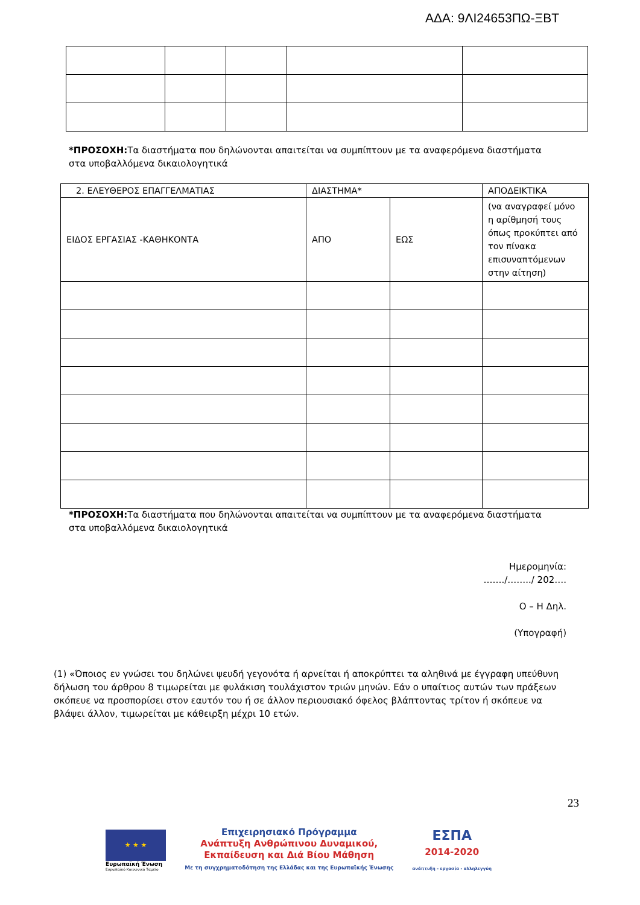ΑΔΑ: 9ΛΙ24653ΠΩ-ΞΒΤ
*ΠΡΟΣΟΧΗ: Τα διαστήματα που δηλώνονται απαιτείται να συμπίπτουν με τα αναφερόμενα διαστήματα στα υποβαλλόμενα δικαιολογητικά
| 2. ΕΛΕΥΘΕΡΟΣ ΕΠΑΓΓΕΛΜΑΤΙΑΣ | ΔΙΑΣΤΗΜΑ* | | ΑΠΟΔΕΙΚΤΙΚΑ |
| ΕΙΔΟΣ ΕΡΓΑΣΙΑΣ -ΚΑΘΗΚΟΝΤΑ | ΑΠΟ | ΕΩΣ | (να αναγραφεί μόνο η αρίθμησή τους όπως προκύπτει από τον πίνακα επισυναπτόμενων στην αίτηση) |
*ΠΡΟΣΟΧΗ: Τα διαστήματα που δηλώνονται απαιτείται να συμπίπτουν με τα αναφερόμενα διαστήματα στα υποβαλλόμενα δικαιολογητικά
Ημερομηνία:
……./……../ 202….
Ο – Η Δηλ.
(Υπογραφή)
(1) «Όποιος εν γνώσει του δηλώνει ψευδή γεγονότα ή αρνείται ή αποκρύπτει τα αληθινά με έγγραφη υπεύθυνη δήλωση του άρθρου 8 τιμωρείται με φυλάκιση τουλάχιστον τριών μηνών. Εάν ο υπαίτιος αυτών των πράξεων σκόπευε να προσπορίσει στον εαυτόν του ή σε άλλον περιουσιακό όφελος βλάπτοντας τρίτον ή σκόπευε να βλάψει άλλον, τιμωρείται με κάθειρξη μέχρι 10 ετών.
23
★ ★ ★
Ευρωπαϊκή Ένωση
Ευρωπαϊκό Κοινωνικό Ταμείο
Επιχειρησιακό Πρόγραμμα
Ανάπτυξη Ανθρώπινου Δυναμικού,
Εκπαίδευση και Διά Βίου Μάθηση
Με τη συγχρηματοδότηση της Ελλάδας και της Ευρωπαϊκής Ένωσης
ΕΣΠΑ
2014-2020
ανάπτυξη - εργασία - αλληλεγγύη